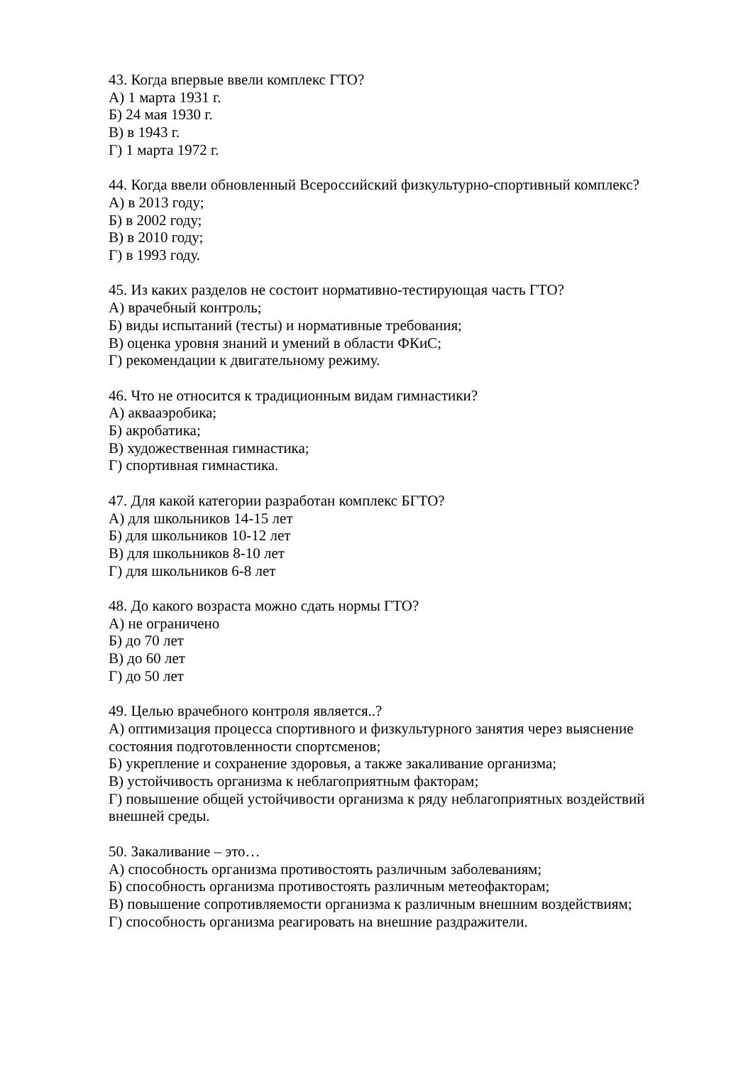43. Когда впервые ввели комплекс ГТО?
А) 1 марта 1931 г.
Б) 24 мая 1930 г.
В) в 1943 г.
Г) 1 марта 1972 г.
44. Когда ввели обновленный Всероссийский физкультурно-спортивный комплекс?
А) в 2013 году;
Б) в 2002 году;
В) в 2010 году;
Г) в 1993 году.
45. Из каких разделов не состоит нормативно-тестирующая часть ГТО?
А) врачебный контроль;
Б) виды испытаний (тесты) и нормативные требования;
В) оценка уровня знаний и умений в области ФКиС;
Г) рекомендации к двигательному режиму.
46. Что не относится к традиционным видам гимнастики?
А) аквааэробика;
Б) акробатика;
В) художественная гимнастика;
Г) спортивная гимнастика.
47. Для какой категории разработан комплекс БГТО?
А) для школьников 14-15 лет
Б) для школьников 10-12 лет
В) для школьников 8-10 лет
Г) для школьников 6-8 лет
48. До какого возраста можно сдать нормы ГТО?
А) не ограничено
Б) до 70 лет
В) до 60 лет
Г) до 50 лет
49. Целью врачебного контроля является..?
А) оптимизация процесса спортивного и физкультурного занятия через выяснение состояния подготовленности спортсменов;
Б) укрепление и сохранение здоровья, а также закаливание организма;
В) устойчивость организма к неблагоприятным факторам;
Г) повышение общей устойчивости организма к ряду неблагоприятных воздействий внешней среды.
50. Закаливание – это…
А) способность организма противостоять различным заболеваниям;
Б) способность организма противостоять различным метеофакторам;
В) повышение сопротивляемости организма к различным внешним воздействиям;
Г) способность организма реагировать на внешние раздражители.